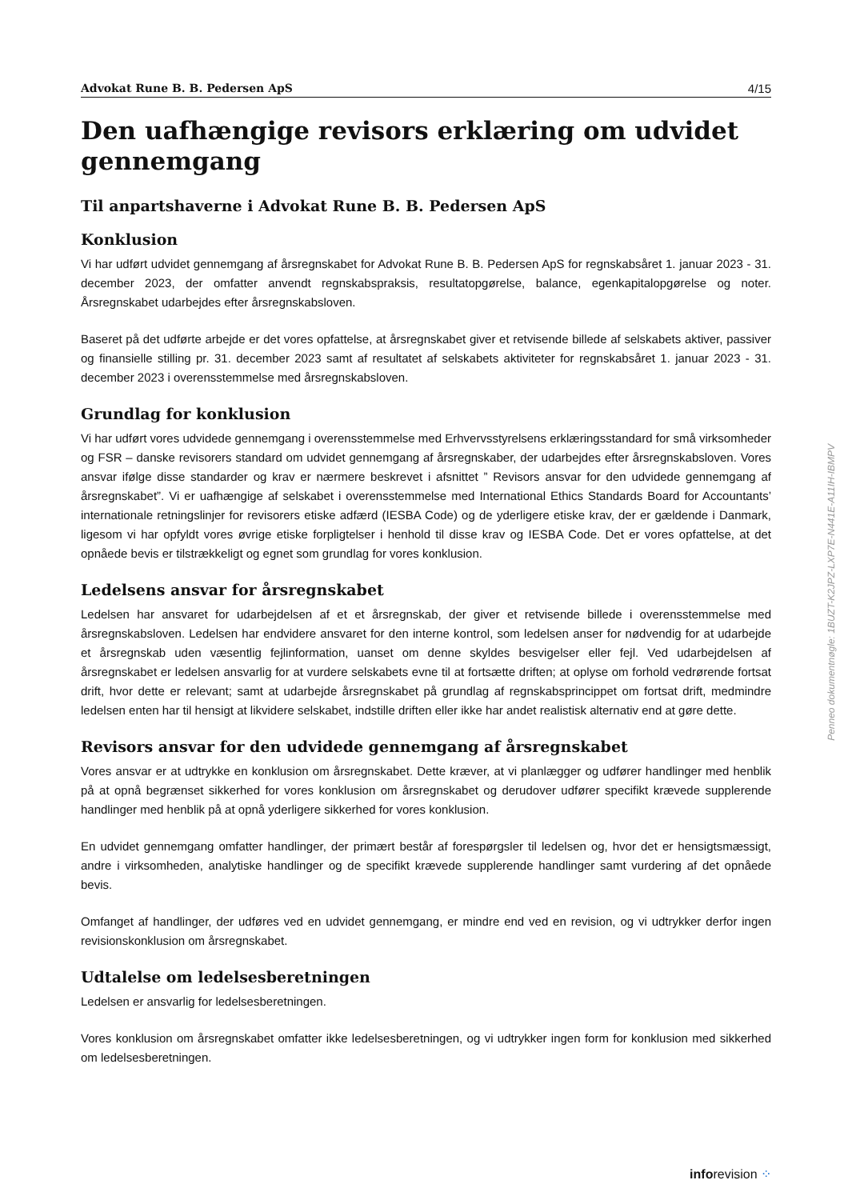Advokat Rune B. B. Pedersen ApS 4/15
Den uafhængige revisors erklæring om udvidet gennemgang
Til anpartshaverne i Advokat Rune B. B. Pedersen ApS
Konklusion
Vi har udført udvidet gennemgang af årsregnskabet for Advokat Rune B. B. Pedersen ApS for regnskabsåret 1. januar 2023 - 31. december 2023, der omfatter anvendt regnskabspraksis, resultatopgørelse, balance, egenkapitalopgørelse og noter. Årsregnskabet udarbejdes efter årsregnskabsloven.
Baseret på det udførte arbejde er det vores opfattelse, at årsregnskabet giver et retvisende billede af selskabets aktiver, passiver og finansielle stilling pr. 31. december 2023 samt af resultatet af selskabets aktiviteter for regnskabsåret 1. januar 2023 - 31. december 2023 i overensstemmelse med årsregnskabsloven.
Grundlag for konklusion
Vi har udført vores udvidede gennemgang i overensstemmelse med Erhvervsstyrelsens erklæringsstandard for små virksomheder og FSR – danske revisorers standard om udvidet gennemgang af årsregnskaber, der udarbejdes efter årsregnskabsloven. Vores ansvar ifølge disse standarder og krav er nærmere beskrevet i afsnittet ” Revisors ansvar for den udvidede gennemgang af årsregnskabet”. Vi er uafhængige af selskabet i overensstemmelse med International Ethics Standards Board for Accountants’ internationale retningslinjer for revisorers etiske adfærd (IESBA Code) og de yderligere etiske krav, der er gældende i Danmark, ligesom vi har opfyldt vores øvrige etiske forpligtelser i henhold til disse krav og IESBA Code. Det er vores opfattelse, at det opnåede bevis er tilstrækkeligt og egnet som grundlag for vores konklusion.
Ledelsens ansvar for årsregnskabet
Ledelsen har ansvaret for udarbejdelsen af et et årsregnskab, der giver et retvisende billede i overensstemmelse med årsregnskabsloven. Ledelsen har endvidere ansvaret for den interne kontrol, som ledelsen anser for nødvendig for at udarbejde et årsregnskab uden væsentlig fejlinformation, uanset om denne skyldes besvigelser eller fejl. Ved udarbejdelsen af årsregnskabet er ledelsen ansvarlig for at vurdere selskabets evne til at fortsætte driften; at oplyse om forhold vedrørende fortsat drift, hvor dette er relevant; samt at udarbejde årsregnskabet på grundlag af regnskabsprincippet om fortsat drift, medmindre ledelsen enten har til hensigt at likvidere selskabet, indstille driften eller ikke har andet realistisk alternativ end at gøre dette.
Revisors ansvar for den udvidede gennemgang af årsregnskabet
Vores ansvar er at udtrykke en konklusion om årsregnskabet. Dette kræver, at vi planlægger og udfører handlinger med henblik på at opnå begrænset sikkerhed for vores konklusion om årsregnskabet og derudover udfører specifikt krævede supplerende handlinger med henblik på at opnå yderligere sikkerhed for vores konklusion.
En udvidet gennemgang omfatter handlinger, der primært består af forespørgsler til ledelsen og, hvor det er hensigtsmæssigt, andre i virksomheden, analytiske handlinger og de specifikt krævede supplerende handlinger samt vurdering af det opnåede bevis.
Omfanget af handlinger, der udføres ved en udvidet gennemgang, er mindre end ved en revision, og vi udtrykker derfor ingen revisionskonklusion om årsregnskabet.
Udtalelse om ledelsesberetningen
Ledelsen er ansvarlig for ledelsesberetningen.
Vores konklusion om årsregnskabet omfatter ikke ledelsesberetningen, og vi udtrykker ingen form for konklusion med sikkerhed om ledelsesberetningen.
Penneo dokumentnøgle: 1BUZT-K2JPZ-LXP7E-N441E-A11IH-IBMPV
inforevision ⁘